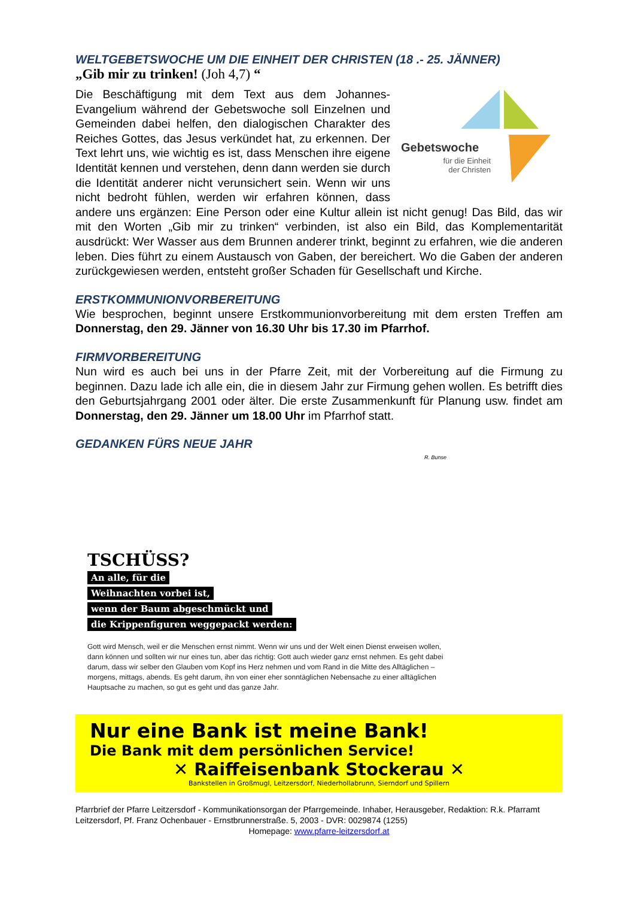WELTGEBETSWOCHE UM DIE EINHEIT DER CHRISTEN (18 .- 25. JÄNNER)
„Gib mir zu trinken! (Joh 4,7) “
Gebetswoche
für die Einheit der Christen
Die Beschäftigung mit dem Text aus dem Johannes-Evangelium während der Gebetswoche soll Einzelnen und Gemeinden dabei helfen, den dialogischen Charakter des Reiches Gottes, das Jesus verkündet hat, zu erkennen. Der Text lehrt uns, wie wichtig es ist, dass Menschen ihre eigene Identität kennen und verstehen, denn dann werden sie durch die Identität anderer nicht verunsichert sein. Wenn wir uns nicht bedroht fühlen, werden wir erfahren können, dass andere uns ergänzen: Eine Person oder eine Kultur allein ist nicht genug! Das Bild, das wir mit den Worten „Gib mir zu trinken“ verbinden, ist also ein Bild, das Komplementarität ausdrückt: Wer Wasser aus dem Brunnen anderer trinkt, beginnt zu erfahren, wie die anderen leben. Dies führt zu einem Austausch von Gaben, der bereichert. Wo die Gaben der anderen zurückgewiesen werden, entsteht großer Schaden für Gesellschaft und Kirche.
ERSTKOMMUNIONVORBEREITUNG
Wie besprochen, beginnt unsere Erstkommunionvorbereitung mit dem ersten Treffen am Donnerstag, den 29. Jänner von 16.30 Uhr bis 17.30 im Pfarrhof.
FIRMVORBEREITUNG
Nun wird es auch bei uns in der Pfarre Zeit, mit der Vorbereitung auf die Firmung zu beginnen. Dazu lade ich alle ein, die in diesem Jahr zur Firmung gehen wollen. Es betrifft dies den Geburtsjahrgang 2001 oder älter. Die erste Zusammenkunft für Planung usw. findet am Donnerstag, den 29. Jänner um 18.00 Uhr im Pfarrhof statt.
GEDANKEN FÜRS NEUE JAHR
R. Bunse
TSCHÜSS?
An alle, für die
Weihnachten vorbei ist,
wenn der Baum abgeschmückt und
die Krippenfiguren weggepackt werden:
Gott wird Mensch, weil er die Menschen ernst nimmt. Wenn wir uns und der Welt einen Dienst erweisen wollen, dann können und sollten wir nur eines tun, aber das richtig: Gott auch wieder ganz ernst nehmen. Es geht dabei darum, dass wir selber den Glauben vom Kopf ins Herz nehmen und vom Rand in die Mitte des Alltäglichen – morgens, mittags, abends. Es geht darum, ihn von einer eher sonntäglichen Nebensache zu einer alltäglichen Hauptsache zu machen, so gut es geht und das ganze Jahr.
Nur eine Bank ist meine Bank!
Die Bank mit dem persönlichen Service!
✕ Raiffeisenbank Stockerau ✕
Bankstellen in Großmugl, Leitzersdorf, Niederhollabrunn, Sierndorf und Spillern
Pfarrbrief der Pfarre Leitzersdorf - Kommunikationsorgan der Pfarrgemeinde. Inhaber, Herausgeber, Redaktion: R.k. Pfarramt Leitzersdorf, Pf. Franz Ochenbauer - Ernstbrunnerstraße. 5, 2003 - DVR: 0029874 (1255)
Homepage: www.pfarre-leitzersdorf.at